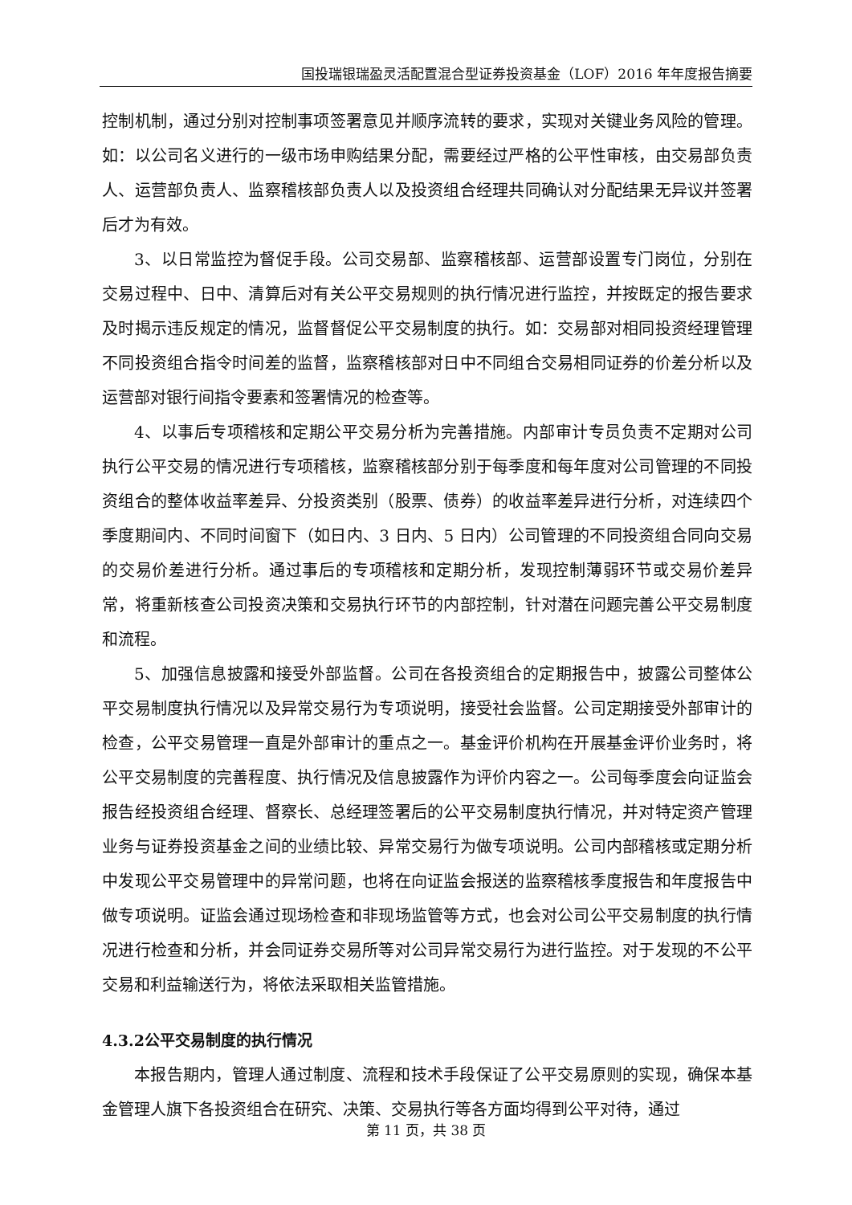国投瑞银瑞盈灵活配置混合型证券投资基金（LOF）2016 年年度报告摘要
控制机制，通过分别对控制事项签署意见并顺序流转的要求，实现对关键业务风险的管理。如：以公司名义进行的一级市场申购结果分配，需要经过严格的公平性审核，由交易部负责人、运营部负责人、监察稽核部负责人以及投资组合经理共同确认对分配结果无异议并签署后才为有效。
3、以日常监控为督促手段。公司交易部、监察稽核部、运营部设置专门岗位，分别在交易过程中、日中、清算后对有关公平交易规则的执行情况进行监控，并按既定的报告要求及时揭示违反规定的情况，监督督促公平交易制度的执行。如：交易部对相同投资经理管理不同投资组合指令时间差的监督，监察稽核部对日中不同组合交易相同证券的价差分析以及运营部对银行间指令要素和签署情况的检查等。
4、以事后专项稽核和定期公平交易分析为完善措施。内部审计专员负责不定期对公司执行公平交易的情况进行专项稽核，监察稽核部分别于每季度和每年度对公司管理的不同投资组合的整体收益率差异、分投资类别（股票、债券）的收益率差异进行分析，对连续四个季度期间内、不同时间窗下（如日内、3 日内、5 日内）公司管理的不同投资组合同向交易的交易价差进行分析。通过事后的专项稽核和定期分析，发现控制薄弱环节或交易价差异常，将重新核查公司投资决策和交易执行环节的内部控制，针对潜在问题完善公平交易制度和流程。
5、加强信息披露和接受外部监督。公司在各投资组合的定期报告中，披露公司整体公平交易制度执行情况以及异常交易行为专项说明，接受社会监督。公司定期接受外部审计的检查，公平交易管理一直是外部审计的重点之一。基金评价机构在开展基金评价业务时，将公平交易制度的完善程度、执行情况及信息披露作为评价内容之一。公司每季度会向证监会报告经投资组合经理、督察长、总经理签署后的公平交易制度执行情况，并对特定资产管理业务与证券投资基金之间的业绩比较、异常交易行为做专项说明。公司内部稽核或定期分析中发现公平交易管理中的异常问题，也将在向证监会报送的监察稽核季度报告和年度报告中做专项说明。证监会通过现场检查和非现场监管等方式，也会对公司公平交易制度的执行情况进行检查和分析，并会同证券交易所等对公司异常交易行为进行监控。对于发现的不公平交易和利益输送行为，将依法采取相关监管措施。
4.3.2公平交易制度的执行情况
本报告期内，管理人通过制度、流程和技术手段保证了公平交易原则的实现，确保本基金管理人旗下各投资组合在研究、决策、交易执行等各方面均得到公平对待，通过
第 11 页，共 38 页